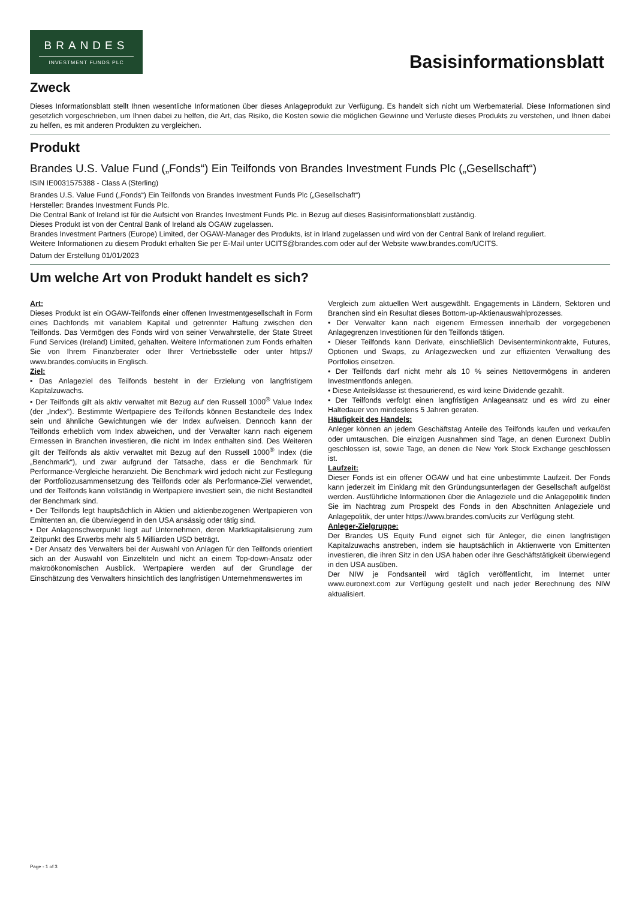BRANDES
INVESTMENT FUNDS PLC
Basisinformationsblatt
Zweck
Dieses Informationsblatt stellt Ihnen wesentliche Informationen über dieses Anlageprodukt zur Verfügung. Es handelt sich nicht um Werbematerial. Diese Informationen sind gesetzlich vorgeschrieben, um Ihnen dabei zu helfen, die Art, das Risiko, die Kosten sowie die möglichen Gewinne und Verluste dieses Produkts zu verstehen, und Ihnen dabei zu helfen, es mit anderen Produkten zu vergleichen.
Produkt
Brandes U.S. Value Fund („Fonds“) Ein Teilfonds von Brandes Investment Funds Plc („Gesellschaft“)
ISIN IE0031575388 - Class A (Sterling)
Brandes U.S. Value Fund („Fonds“) Ein Teilfonds von Brandes Investment Funds Plc („Gesellschaft“)
Hersteller: Brandes Investment Funds Plc.
Die Central Bank of Ireland ist für die Aufsicht von Brandes Investment Funds Plc. in Bezug auf dieses Basisinformationsblatt zuständig.
Dieses Produkt ist von der Central Bank of Ireland als OGAW zugelassen.
Brandes Investment Partners (Europe) Limited, der OGAW-Manager des Produkts, ist in Irland zugelassen und wird von der Central Bank of Ireland reguliert.
Weitere Informationen zu diesem Produkt erhalten Sie per E-Mail unter UCITS@brandes.com oder auf der Website www.brandes.com/UCITS.
Datum der Erstellung 01/01/2023
Um welche Art von Produkt handelt es sich?
Art:
Dieses Produkt ist ein OGAW-Teilfonds einer offenen Investmentgesellschaft in Form eines Dachfonds mit variablem Kapital und getrennter Haftung zwischen den Teilfonds. Das Vermögen des Fonds wird von seiner Verwahrstelle, der State Street Fund Services (Ireland) Limited, gehalten. Weitere Informationen zum Fonds erhalten Sie von Ihrem Finanzberater oder Ihrer Vertriebsstelle oder unter https:// www.brandes.com/ucits in Englisch.
Ziel:
• Das Anlageziel des Teilfonds besteht in der Erzielung von langfristigem Kapitalzuwachs.
• Der Teilfonds gilt als aktiv verwaltet mit Bezug auf den Russell 1000<sup>®</sup> Value Index (der „Index“). Bestimmte Wertpapiere des Teilfonds können Bestandteile des Index sein und ähnliche Gewichtungen wie der Index aufweisen. Dennoch kann der Teilfonds erheblich vom Index abweichen, und der Verwalter kann nach eigenem Ermessen in Branchen investieren, die nicht im Index enthalten sind. Des Weiteren gilt der Teilfonds als aktiv verwaltet mit Bezug auf den Russell 1000<sup>®</sup> Index (die „Benchmark“), und zwar aufgrund der Tatsache, dass er die Benchmark für Performance-Vergleiche heranzieht. Die Benchmark wird jedoch nicht zur Festlegung der Portfoliozusammensetzung des Teilfonds oder als Performance-Ziel verwendet, und der Teilfonds kann vollständig in Wertpapiere investiert sein, die nicht Bestandteil der Benchmark sind.
• Der Teilfonds legt hauptsächlich in Aktien und aktienbezogenen Wertpapieren von Emittenten an, die überwiegend in den USA ansässig oder tätig sind.
• Der Anlagenschwerpunkt liegt auf Unternehmen, deren Marktkapitalisierung zum Zeitpunkt des Erwerbs mehr als 5 Milliarden USD beträgt.
• Der Ansatz des Verwalters bei der Auswahl von Anlagen für den Teilfonds orientiert sich an der Auswahl von Einzeltiteln und nicht an einem Top-down-Ansatz oder makroökonomischen Ausblick. Wertpapiere werden auf der Grundlage der Einschätzung des Verwalters hinsichtlich des langfristigen Unternehmenswertes im
Vergleich zum aktuellen Wert ausgewählt. Engagements in Ländern, Sektoren und Branchen sind ein Resultat dieses Bottom-up-Aktienauswahlprozesses.
• Der Verwalter kann nach eigenem Ermessen innerhalb der vorgegebenen Anlagegrenzen Investitionen für den Teilfonds tätigen.
• Dieser Teilfonds kann Derivate, einschließlich Devisenterminkontrakte, Futures, Optionen und Swaps, zu Anlagezwecken und zur effizienten Verwaltung des Portfolios einsetzen.
• Der Teilfonds darf nicht mehr als 10 % seines Nettovermögens in anderen Investmentfonds anlegen.
• Diese Anteilsklasse ist thesaurierend, es wird keine Dividende gezahlt.
• Der Teilfonds verfolgt einen langfristigen Anlageansatz und es wird zu einer Haltedauer von mindestens 5 Jahren geraten.
Häufigkeit des Handels:
Anleger können an jedem Geschäftstag Anteile des Teilfonds kaufen und verkaufen oder umtauschen. Die einzigen Ausnahmen sind Tage, an denen Euronext Dublin geschlossen ist, sowie Tage, an denen die New York Stock Exchange geschlossen ist.
Laufzeit:
Dieser Fonds ist ein offener OGAW und hat eine unbestimmte Laufzeit. Der Fonds kann jederzeit im Einklang mit den Gründungsunterlagen der Gesellschaft aufgelöst werden. Ausführliche Informationen über die Anlageziele und die Anlagepolitik finden Sie im Nachtrag zum Prospekt des Fonds in den Abschnitten Anlageziele und Anlagepolitik, der unter https://www.brandes.com/ucits zur Verfügung steht.
Anleger-Zielgruppe:
Der Brandes US Equity Fund eignet sich für Anleger, die einen langfristigen Kapitalzuwachs anstreben, indem sie hauptsächlich in Aktienwerte von Emittenten investieren, die ihren Sitz in den USA haben oder ihre Geschäftstätigkeit überwiegend in den USA ausüben.
Der NIW je Fondsanteil wird täglich veröffentlicht, im Internet unter www.euronext.com zur Verfügung gestellt und nach jeder Berechnung des NIW aktualisiert.
Page - 1 of 3